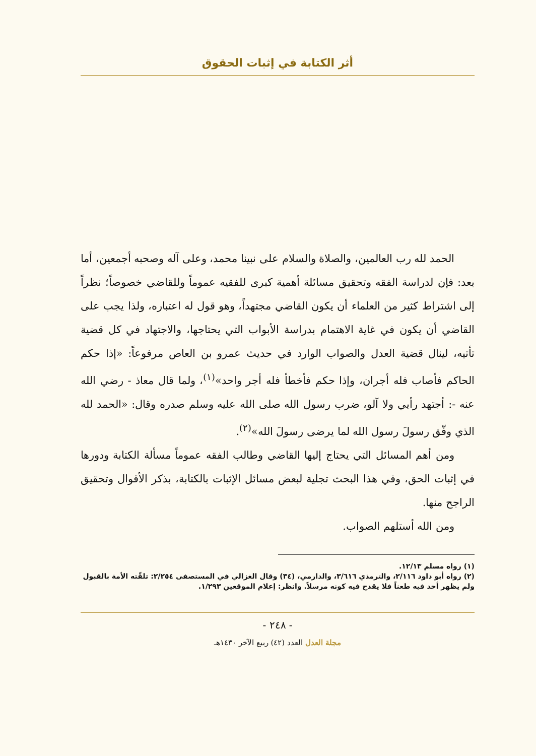أثر الكتابة في إثبات الحقوق
الحمد لله رب العالمين، والصلاة والسلام على نبينا محمد، وعلى آله وصحبه أجمعين، أما بعد: فإن لدراسة الفقه وتحقيق مسائلة أهمية كبرى للفقيه عموماً وللقاضي خصوصاً؛ نظراً إلى اشتراط كثير من العلماء أن يكون القاضي مجتهداً، وهو قول له اعتباره، ولذا يجب على القاضي أن يكون في غاية الاهتمام بدراسة الأبواب التي يحتاجها، والاجتهاد في كل قضية تأتيه، لينال قضية العدل والصواب الوارد في حديث عمرو بن العاص مرفوعاً: «إذا حكم الحاكم فأصاب فله أجران، وإذا حكم فأخطأ فله أجر واحد»<sup>(١)</sup>، ولما قال معاذ - رضي الله عنه -: أجتهد رأيي ولا آلو، ضرب رسول الله صلى الله عليه وسلم صدره وقال: «الحمد لله الذي وفّق رسولَ رسول الله لما يرضى رسولَ الله»<sup>(٢)</sup>.
ومن أهم المسائل التي يحتاج إليها القاضي وطالب الفقه عموماً مسألة الكتابة ودورها في إثبات الحق، وفي هذا البحث تجلية لبعض مسائل الإثبات بالكتابة، بذكر الأقوال وتحقيق الراجح منها.
ومن الله أستلهم الصواب.
(١) رواه مسلم ١٢/١٣.
(٢) رواه أبو داود ٢/١١٦، والترمذي ٣/٦١٦، والدارمي، (٣٤) وقال الغزالي في المستصفى ٢/٢٥٤: تلقّته الأمة بالقبول ولم يظهر أحد فيه طعناً فلا يقدح فيه كونه مرسلاً. وانظر: إعلام الموقعين ١/٢٩٣.
- ٢٤٨ -
مجلة العدل العدد (٤٢) ربيع الآخر ١٤٣٠هـ